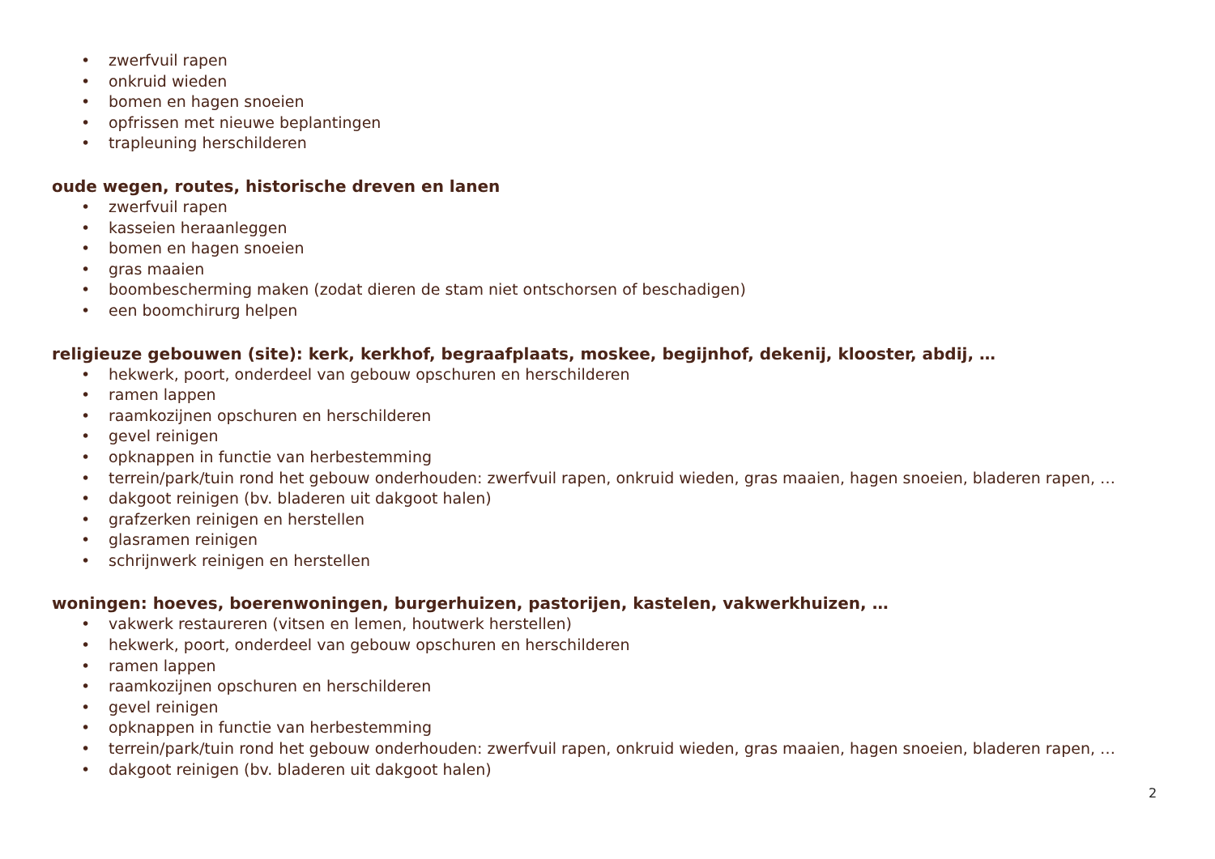• zwerfvuil rapen
• onkruid wieden
• bomen en hagen snoeien
• opfrissen met nieuwe beplantingen
• trapleuning herschilderen
oude wegen, routes, historische dreven en lanen
• zwerfvuil rapen
• kasseien heraanleggen
• bomen en hagen snoeien
• gras maaien
• boombescherming maken (zodat dieren de stam niet ontschorsen of beschadigen)
• een boomchirurg helpen
religieuze gebouwen (site): kerk, kerkhof, begraafplaats, moskee, begijnhof, dekenij, klooster, abdij, …
• hekwerk, poort, onderdeel van gebouw opschuren en herschilderen
• ramen lappen
• raamkozijnen opschuren en herschilderen
• gevel reinigen
• opknappen in functie van herbestemming
• terrein/park/tuin rond het gebouw onderhouden: zwerfvuil rapen, onkruid wieden, gras maaien, hagen snoeien, bladeren rapen, …
• dakgoot reinigen (bv. bladeren uit dakgoot halen)
• grafzerken reinigen en herstellen
• glasramen reinigen
• schrijnwerk reinigen en herstellen
woningen: hoeves, boerenwoningen, burgerhuizen, pastorijen, kastelen, vakwerkhuizen, …
• vakwerk restaureren (vitsen en lemen, houtwerk herstellen)
• hekwerk, poort, onderdeel van gebouw opschuren en herschilderen
• ramen lappen
• raamkozijnen opschuren en herschilderen
• gevel reinigen
• opknappen in functie van herbestemming
• terrein/park/tuin rond het gebouw onderhouden: zwerfvuil rapen, onkruid wieden, gras maaien, hagen snoeien, bladeren rapen, …
• dakgoot reinigen (bv. bladeren uit dakgoot halen)
2